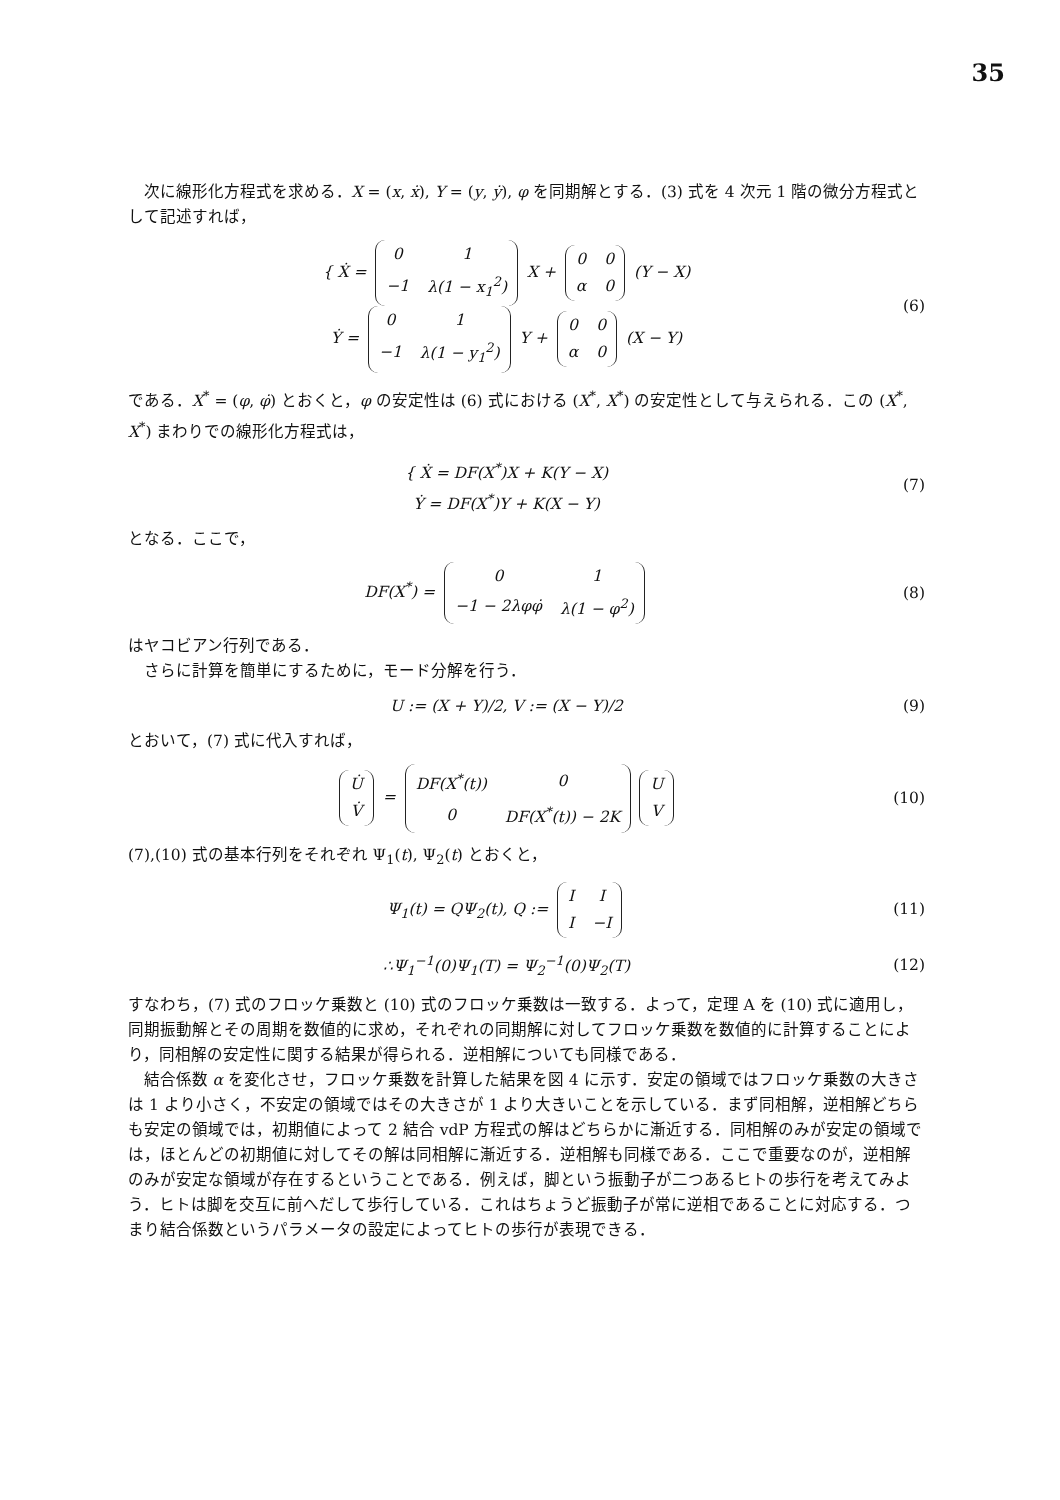35
次に線形化方程式を求める．X = (x, ẋ), Y = (y, ẏ), φ を同期解とする．(3) 式を 4 次元 1 階の微分方程式として記述すれば，
{ Ẋ =
| 0 | 1 |
| −1 | λ(1 − x<sub>1</sub><sup>2</sup>) |
X +
| 0 | 0 |
| α | 0 |
(Y − X)
Ẏ =
| 0 | 1 |
| −1 | λ(1 − y<sub>1</sub><sup>2</sup>) |
Y +
| 0 | 0 |
| α | 0 |
(X − Y)
(6)
である．X<sup>*</sup> = (φ, φ̇) とおくと，φ の安定性は (6) 式における (X<sup>*</sup>, X<sup>*</sup>) の安定性として与えられる．この (X<sup>*</sup>, X<sup>*</sup>) まわりでの線形化方程式は，
{ Ẋ = DF(X<sup>*</sup>)X + K(Y − X)
Ẏ = DF(X<sup>*</sup>)Y + K(X − Y)
(7)
となる．ここで，
DF(X<sup>*</sup>) =
| 0 | 1 |
| −1 − 2λφφ̇ | λ(1 − φ<sup>2</sup>) |
(8)
はヤコビアン行列である．
さらに計算を簡単にするために，モード分解を行う．
U := (X + Y)/2, V := (X − Y)/2 (9)
とおいて，(7) 式に代入すれば，
| U̇ |
| V̇ |
=
| DF(X<sup>*</sup>(t)) | 0 |
| 0 | DF(X<sup>*</sup>(t)) − 2K |
| U |
| V |
(10)
(7),(10) 式の基本行列をそれぞれ Ψ<sub>1</sub>(t), Ψ<sub>2</sub>(t) とおくと，
Ψ<sub>1</sub>(t) = QΨ<sub>2</sub>(t), Q :=
| I | I |
| I | −I |
(11)
∴Ψ<sub>1</sub><sup>−1</sup>(0)Ψ<sub>1</sub>(T) = Ψ<sub>2</sub><sup>−1</sup>(0)Ψ<sub>2</sub>(T) (12)
すなわち，(7) 式のフロッケ乗数と (10) 式のフロッケ乗数は一致する．よって，定理 A を (10) 式に適用し，同期振動解とその周期を数値的に求め，それぞれの同期解に対してフロッケ乗数を数値的に計算することにより，同相解の安定性に関する結果が得られる．逆相解についても同様である．
結合係数 α を変化させ，フロッケ乗数を計算した結果を図 4 に示す．安定の領域ではフロッケ乗数の大きさは 1 より小さく，不安定の領域ではその大きさが 1 より大きいことを示している．まず同相解，逆相解どちらも安定の領域では，初期値によって 2 結合 vdP 方程式の解はどちらかに漸近する．同相解のみが安定の領域では，ほとんどの初期値に対してその解は同相解に漸近する．逆相解も同様である．ここで重要なのが，逆相解のみが安定な領域が存在するということである．例えば，脚という振動子が二つあるヒトの歩行を考えてみよう．ヒトは脚を交互に前へだして歩行している．これはちょうど振動子が常に逆相であることに対応する．つまり結合係数というパラメータの設定によってヒトの歩行が表現できる．